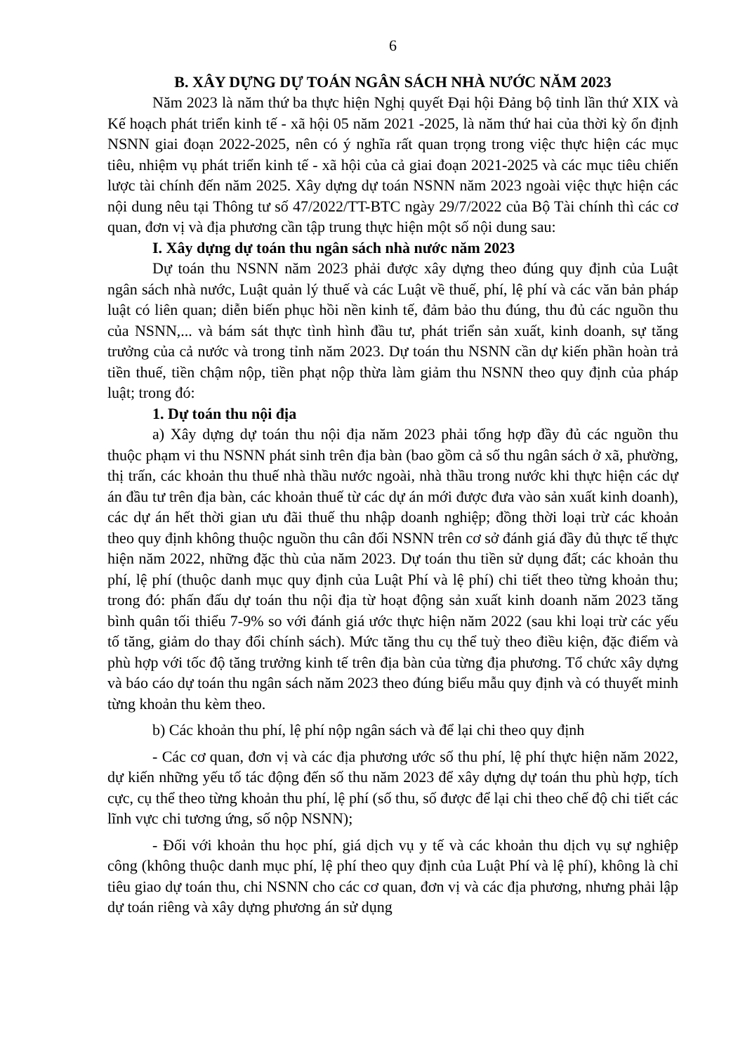6
B. XÂY DỰNG DỰ TOÁN NGÂN SÁCH NHÀ NƯỚC NĂM 2023
Năm 2023 là năm thứ ba thực hiện Nghị quyết Đại hội Đảng bộ tỉnh lần thứ XIX và Kế hoạch phát triển kinh tế - xã hội 05 năm 2021 -2025, là năm thứ hai của thời kỳ ổn định NSNN giai đoạn 2022-2025, nên có ý nghĩa rất quan trọng trong việc thực hiện các mục tiêu, nhiệm vụ phát triển kinh tế - xã hội của cả giai đoạn 2021-2025 và các mục tiêu chiến lược tài chính đến năm 2025. Xây dựng dự toán NSNN năm 2023 ngoài việc thực hiện các nội dung nêu tại Thông tư số 47/2022/TT-BTC ngày 29/7/2022 của Bộ Tài chính thì các cơ quan, đơn vị và địa phương cần tập trung thực hiện một số nội dung sau:
I. Xây dựng dự toán thu ngân sách nhà nước năm 2023
Dự toán thu NSNN năm 2023 phải được xây dựng theo đúng quy định của Luật ngân sách nhà nước, Luật quản lý thuế và các Luật về thuế, phí, lệ phí và các văn bản pháp luật có liên quan; diễn biến phục hồi nền kinh tế, đảm bảo thu đúng, thu đủ các nguồn thu của NSNN,... và bám sát thực tình hình đầu tư, phát triển sản xuất, kinh doanh, sự tăng trưởng của cả nước và trong tỉnh năm 2023. Dự toán thu NSNN cần dự kiến phần hoàn trả tiền thuế, tiền chậm nộp, tiền phạt nộp thừa làm giảm thu NSNN theo quy định của pháp luật; trong đó:
1. Dự toán thu nội địa
a) Xây dựng dự toán thu nội địa năm 2023 phải tổng hợp đầy đủ các nguồn thu thuộc phạm vi thu NSNN phát sinh trên địa bàn (bao gồm cả số thu ngân sách ở xã, phường, thị trấn, các khoản thu thuế nhà thầu nước ngoài, nhà thầu trong nước khi thực hiện các dự án đầu tư trên địa bàn, các khoản thuế từ các dự án mới được đưa vào sản xuất kinh doanh), các dự án hết thời gian ưu đãi thuế thu nhập doanh nghiệp; đồng thời loại trừ các khoản theo quy định không thuộc nguồn thu cân đối NSNN trên cơ sở đánh giá đầy đủ thực tế thực hiện năm 2022, những đặc thù của năm 2023. Dự toán thu tiền sử dụng đất; các khoản thu phí, lệ phí (thuộc danh mục quy định của Luật Phí và lệ phí) chi tiết theo từng khoản thu; trong đó: phấn đấu dự toán thu nội địa từ hoạt động sản xuất kinh doanh năm 2023 tăng bình quân tối thiểu 7-9% so với đánh giá ước thực hiện năm 2022 (sau khi loại trừ các yếu tố tăng, giảm do thay đổi chính sách). Mức tăng thu cụ thể tuỳ theo điều kiện, đặc điểm và phù hợp với tốc độ tăng trưởng kinh tế trên địa bàn của từng địa phương. Tổ chức xây dựng và báo cáo dự toán thu ngân sách năm 2023 theo đúng biểu mẫu quy định và có thuyết minh từng khoản thu kèm theo.
b) Các khoản thu phí, lệ phí nộp ngân sách và để lại chi theo quy định
- Các cơ quan, đơn vị và các địa phương ước số thu phí, lệ phí thực hiện năm 2022, dự kiến những yếu tố tác động đến số thu năm 2023 để xây dựng dự toán thu phù hợp, tích cực, cụ thể theo từng khoản thu phí, lệ phí (số thu, số được để lại chi theo chế độ chi tiết các lĩnh vực chi tương ứng, số nộp NSNN);
- Đối với khoản thu học phí, giá dịch vụ y tế và các khoản thu dịch vụ sự nghiệp công (không thuộc danh mục phí, lệ phí theo quy định của Luật Phí và lệ phí), không là chỉ tiêu giao dự toán thu, chi NSNN cho các cơ quan, đơn vị và các địa phương, nhưng phải lập dự toán riêng và xây dựng phương án sử dụng